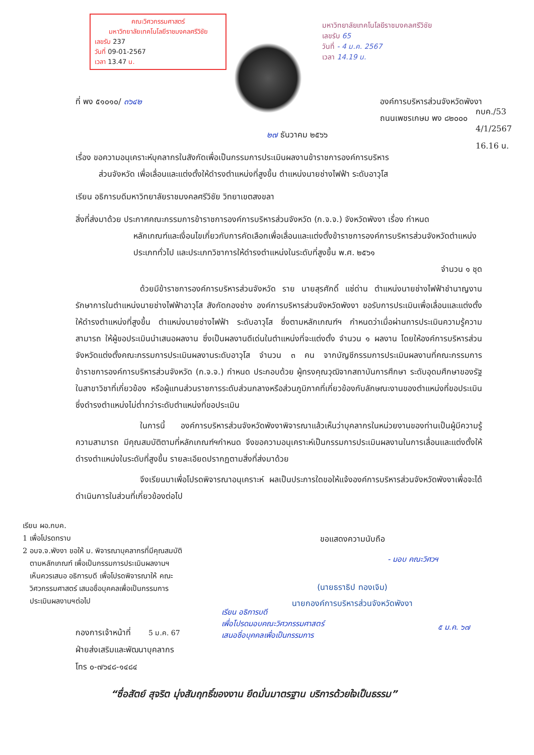คณะวิศวกรรมศาสตร์
มหาวิทยาลัยเทคโนโลยีราชมงคลศรีวิชัย
เลขรับ 237
วันที่ 09-01-2567
เวลา 13.47 น.
มหาวิทยาลัยเทคโนโลยีราชมงคลศรีวิชัย
เลขรับ 65
วันที่ - 4 ม.ค. 2567
เวลา 14.19 น.
กบค./53
4/1/2567
16.16 น.
ที่ พง ๕๑๐๑๐/ ๓๖๔๒ องค์การบริหารส่วนจังหวัดพังงา
ถนนเพชรเกษม พง ๘๒๐๐๐
๒๗ ธันวาคม ๒๕๖๖
เรื่อง ขอความอนุเคราะห์บุคลากรในสังกัดเพื่อเป็นกรรมการประเมินผลงานข้าราชการองค์การบริหาร
ส่วนจังหวัด เพื่อเลื่อนและแต่งตั้งให้ดำรงตำแหน่งที่สูงขึ้น ตำแหน่งนายช่างไฟฟ้า ระดับอาวุโส
เรียน อธิการบดีมหาวิทยาลัยราชมงคลศรีวิชัย วิทยาเขตสงขลา
สิ่งที่ส่งมาด้วย ประกาศคณะกรรมการข้าราชการองค์การบริหารส่วนจังหวัด (ก.จ.จ.) จังหวัดพังงา เรื่อง กำหนด
หลักเกณฑ์และเงื่อนไขเกี่ยวกับการคัดเลือกเพื่อเลื่อนและแต่งตั้งข้าราชการองค์การบริหารส่วนจังหวัดตำแหน่งประเภททั่วไป และประเภทวิชาการให้ดำรงตำแหน่งในระดับที่สูงขึ้น พ.ศ. ๒๕๖๑
จำนวน ๑ ชุด
ด้วยมีข้าราชการองค์การบริหารส่วนจังหวัด ราย นายสุรศักดิ์ แซ่ด่าน ตำแหน่งนายช่างไฟฟ้าชำนาญงาน รักษาการในตำแหน่งนายช่างไฟฟ้าอาวุโส สังกัดกองช่าง องค์การบริหารส่วนจังหวัดพังงา ขอรับการประเมินเพื่อเลื่อนและแต่งตั้งให้ดำรงตำแหน่งที่สูงขึ้น ตำแหน่งนายช่างไฟฟ้า ระดับอาวุโส ซึ่งตามหลักเกณฑ์ฯ กำหนดว่าเมื่อผ่านการประเมินความรู้ความสามารถ ให้ผู้ขอประเมินนำเสนอผลงาน ซึ่งเป็นผลงานดีเด่นในตำแหน่งที่จะแต่งตั้ง จำนวน ๑ ผลงาน โดยให้องค์การบริหารส่วนจังหวัดแต่งตั้งคณะกรรมการประเมินผลงานระดับอาวุโส จำนวน ๓ คน จากบัญชีกรรมการประเมินผลงานที่คณะกรรมการข้าราชการองค์การบริหารส่วนจังหวัด (ก.จ.จ.) กำหนด ประกอบด้วย ผู้ทรงคุณวุฒิจากสถาบันการศึกษา ระดับอุดมศึกษาของรัฐในสาขาวิชาที่เกี่ยวข้อง หรือผู้แทนส่วนราชการระดับส่วนกลางหรือส่วนภูมิภาคที่เกี่ยวข้องกับลักษณะงานของตำแหน่งที่ขอประเมิน ซึ่งดำรงตำแหน่งไม่ต่ำกว่าระดับตำแหน่งที่ขอประเมิน
ในการนี้ องค์การบริหารส่วนจังหวัดพังงาพิจารณาแล้วเห็นว่าบุคลากรในหน่วยงานของท่านเป็นผู้มีความรู้ความสามารถ มีคุณสมบัติตามที่หลักเกณฑ์ฯกำหนด จึงขอความอนุเคราะห์เป็นกรรมการประเมินผลงานในการเลื่อนและแต่งตั้งให้ดำรงตำแหน่งในระดับที่สูงขึ้น รายละเอียดปรากฏตามสิ่งที่ส่งมาด้วย
จึงเรียนมาเพื่อโปรดพิจารณาอนุเคราะห์ ผลเป็นประการใดขอให้แจ้งองค์การบริหารส่วนจังหวัดพังงาเพื่อจะได้ดำเนินการในส่วนที่เกี่ยวข้องต่อไป
เรียน ผอ.กบค.
1 เพื่อโปรดทราบ
2 อบจ.จ.พังงา ขอให้ ม. พิจารณาบุคลากรที่มีคุณสมบัติ
ตามหลักเกณฑ์ เพื่อเป็นกรรมการประเมินผลงานฯ
เห็นควรเสนอ อธิการบดี เพื่อโปรดพิจารณาให้ คณะ
วิศวกรรมศาสตร์ เสนอชื่อบุคคลเพื่อเป็นกรรมการ
ประเมินผลงานฯต่อไป
ขอแสดงความนับถือ
(นายธราธิป ทองเจิม)
นายกองค์การบริหารส่วนจังหวัดพังงา
- มอบ คณะวิศวฯ
เรียน อธิการบดี
เพื่อโปรดมอบคณะวิศวกรรมศาสตร์
เสนอชื่อบุคคลเพื่อเป็นกรรมการ
๕ ม.ค. ๖๗
กองการเจ้าหน้าที่ 5 ม.ค. 67
ฝ่ายส่งเสริมและพัฒนาบุคลากร
โทร ๐-๗๖๔๘-๑๔๘๔
“ซื่อสัตย์ สุจริต มุ่งสัมฤทธิ์ของงาน ยึดมั่นมาตรฐาน บริการด้วยใจเป็นธรรม”